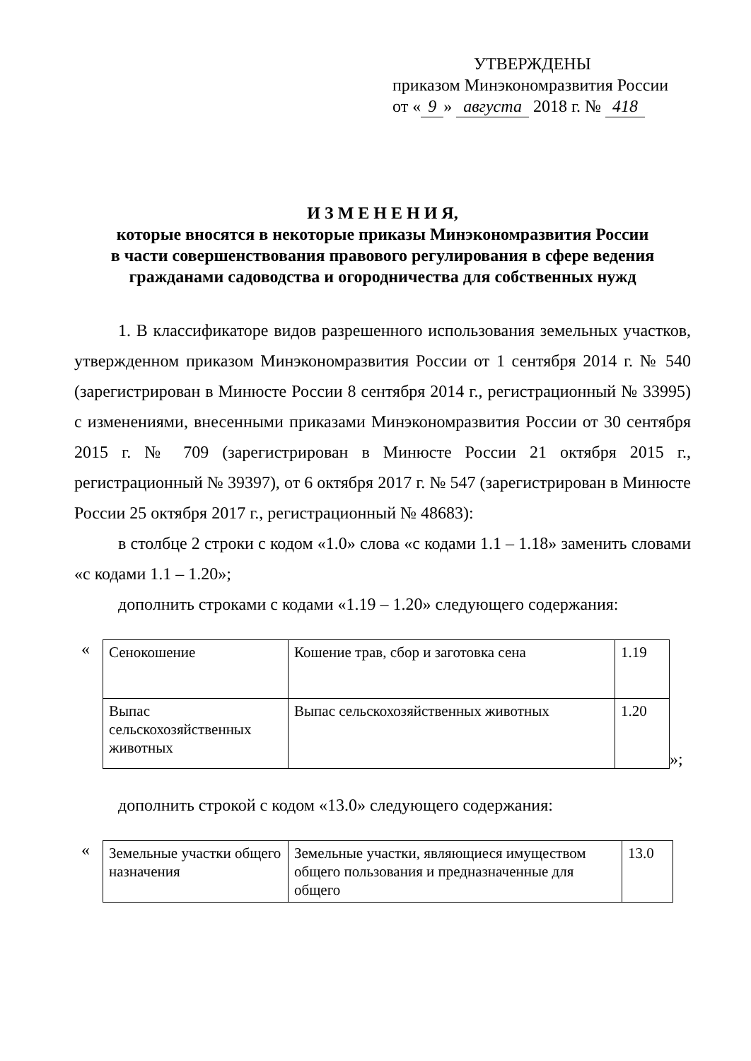УТВЕРЖДЕНЫ
приказом Минэкономразвития России
от « 9 » августа 2018 г. № 418
И З М Е Н Е Н И Я,
которые вносятся в некоторые приказы Минэкономразвития России
в части совершенствования правового регулирования в сфере ведения
гражданами садоводства и огородничества для собственных нужд
1. В классификаторе видов разрешенного использования земельных участков, утвержденном приказом Минэкономразвития России от 1 сентября 2014 г. № 540 (зарегистрирован в Минюсте России 8 сентября 2014 г., регистрационный № 33995) с изменениями, внесенными приказами Минэкономразвития России от 30 сентября 2015 г. № 709 (зарегистрирован в Минюсте России 21 октября 2015 г., регистрационный № 39397), от 6 октября 2017 г. № 547 (зарегистрирован в Минюсте России 25 октября 2017 г., регистрационный № 48683):
в столбце 2 строки с кодом «1.0» слова «с кодами 1.1 – 1.18» заменить словами «с кодами 1.1 – 1.20»;
дополнить строками с кодами «1.19 – 1.20» следующего содержания:
«
| Сенокошение | Кошение трав, сбор и заготовка сена | 1.19 |
| Выпас сельскохозяйственных животных | Выпас сельскохозяйственных животных | 1.20 |
»;
дополнить строкой с кодом «13.0» следующего содержания:
«
| Земельные участки общего назначения | Земельные участки, являющиеся имуществом общего пользования и предназначенные для общего | 13.0 |